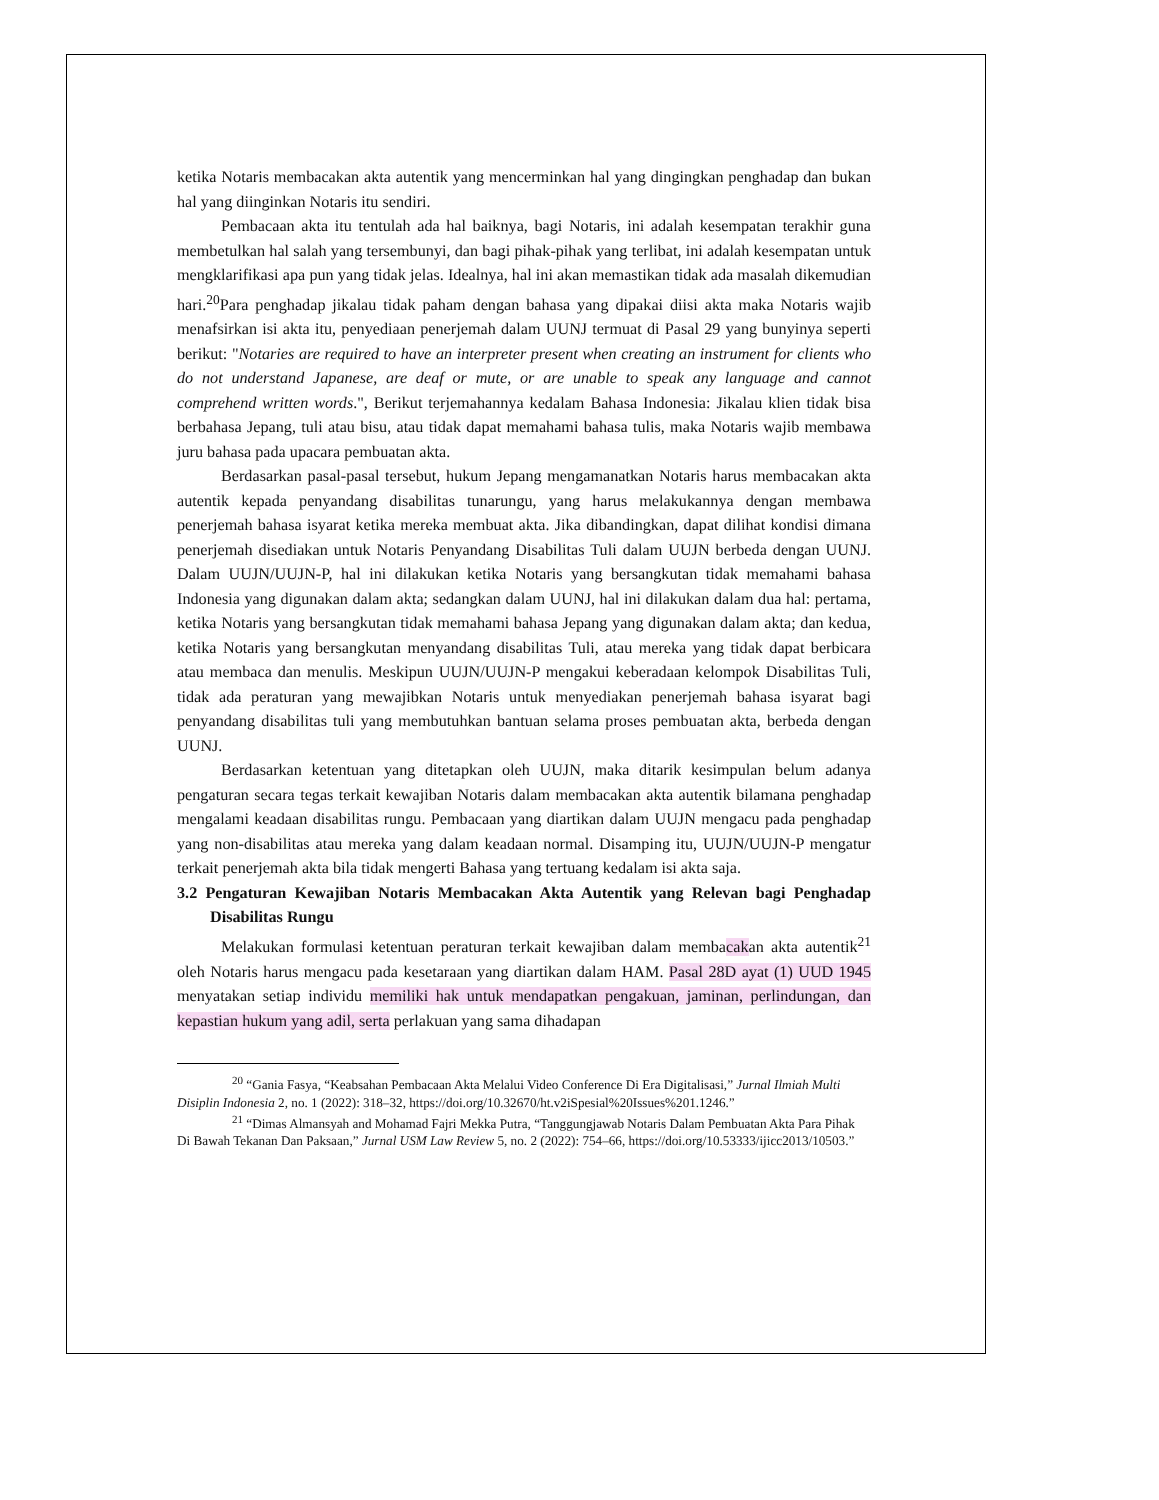ketika Notaris membacakan akta autentik yang mencerminkan hal yang dingingkan penghadap dan bukan hal yang diinginkan Notaris itu sendiri.
Pembacaan akta itu tentulah ada hal baiknya, bagi Notaris, ini adalah kesempatan terakhir guna membetulkan hal salah yang tersembunyi, dan bagi pihak-pihak yang terlibat, ini adalah kesempatan untuk mengklarifikasi apa pun yang tidak jelas. Idealnya, hal ini akan memastikan tidak ada masalah dikemudian hari.<sup>20</sup>Para penghadap jikalau tidak paham dengan bahasa yang dipakai diisi akta maka Notaris wajib menafsirkan isi akta itu, penyediaan penerjemah dalam UUNJ termuat di Pasal 29 yang bunyinya seperti berikut: "Notaries are required to have an interpreter present when creating an instrument for clients who do not understand Japanese, are deaf or mute, or are unable to speak any language and cannot comprehend written words.", Berikut terjemahannya kedalam Bahasa Indonesia: Jikalau klien tidak bisa berbahasa Jepang, tuli atau bisu, atau tidak dapat memahami bahasa tulis, maka Notaris wajib membawa juru bahasa pada upacara pembuatan akta.
Berdasarkan pasal-pasal tersebut, hukum Jepang mengamanatkan Notaris harus membacakan akta autentik kepada penyandang disabilitas tunarungu, yang harus melakukannya dengan membawa penerjemah bahasa isyarat ketika mereka membuat akta. Jika dibandingkan, dapat dilihat kondisi dimana penerjemah disediakan untuk Notaris Penyandang Disabilitas Tuli dalam UUJN berbeda dengan UUNJ. Dalam UUJN/UUJN-P, hal ini dilakukan ketika Notaris yang bersangkutan tidak memahami bahasa Indonesia yang digunakan dalam akta; sedangkan dalam UUNJ, hal ini dilakukan dalam dua hal: pertama, ketika Notaris yang bersangkutan tidak memahami bahasa Jepang yang digunakan dalam akta; dan kedua, ketika Notaris yang bersangkutan menyandang disabilitas Tuli, atau mereka yang tidak dapat berbicara atau membaca dan menulis. Meskipun UUJN/UUJN-P mengakui keberadaan kelompok Disabilitas Tuli, tidak ada peraturan yang mewajibkan Notaris untuk menyediakan penerjemah bahasa isyarat bagi penyandang disabilitas tuli yang membutuhkan bantuan selama proses pembuatan akta, berbeda dengan UUNJ.
Berdasarkan ketentuan yang ditetapkan oleh UUJN, maka ditarik kesimpulan belum adanya pengaturan secara tegas terkait kewajiban Notaris dalam membacakan akta autentik bilamana penghadap mengalami keadaan disabilitas rungu. Pembacaan yang diartikan dalam UUJN mengacu pada penghadap yang non-disabilitas atau mereka yang dalam keadaan normal. Disamping itu, UUJN/UUJN-P mengatur terkait penerjemah akta bila tidak mengerti Bahasa yang tertuang kedalam isi akta saja.
3.2 Pengaturan Kewajiban Notaris Membacakan Akta Autentik yang Relevan bagi Penghadap Disabilitas Rungu
Melakukan formulasi ketentuan peraturan terkait kewajiban dalam membacakan akta autentik<sup>21</sup> oleh Notaris harus mengacu pada kesetaraan yang diartikan dalam HAM. Pasal 28D ayat (1) UUD 1945 menyatakan setiap individu memiliki hak untuk mendapatkan pengakuan, jaminan, perlindungan, dan kepastian hukum yang adil, serta perlakuan yang sama dihadapan
<sup>20</sup> “Gania Fasya, “Keabsahan Pembacaan Akta Melalui Video Conference Di Era Digitalisasi,” Jurnal Ilmiah Multi Disiplin Indonesia 2, no. 1 (2022): 318–32, https://doi.org/10.32670/ht.v2iSpesial%20Issues%201.1246.”
<sup>21</sup> “Dimas Almansyah and Mohamad Fajri Mekka Putra, “Tanggungjawab Notaris Dalam Pembuatan Akta Para Pihak Di Bawah Tekanan Dan Paksaan,” Jurnal USM Law Review 5, no. 2 (2022): 754–66, https://doi.org/10.53333/ijicc2013/10503.”